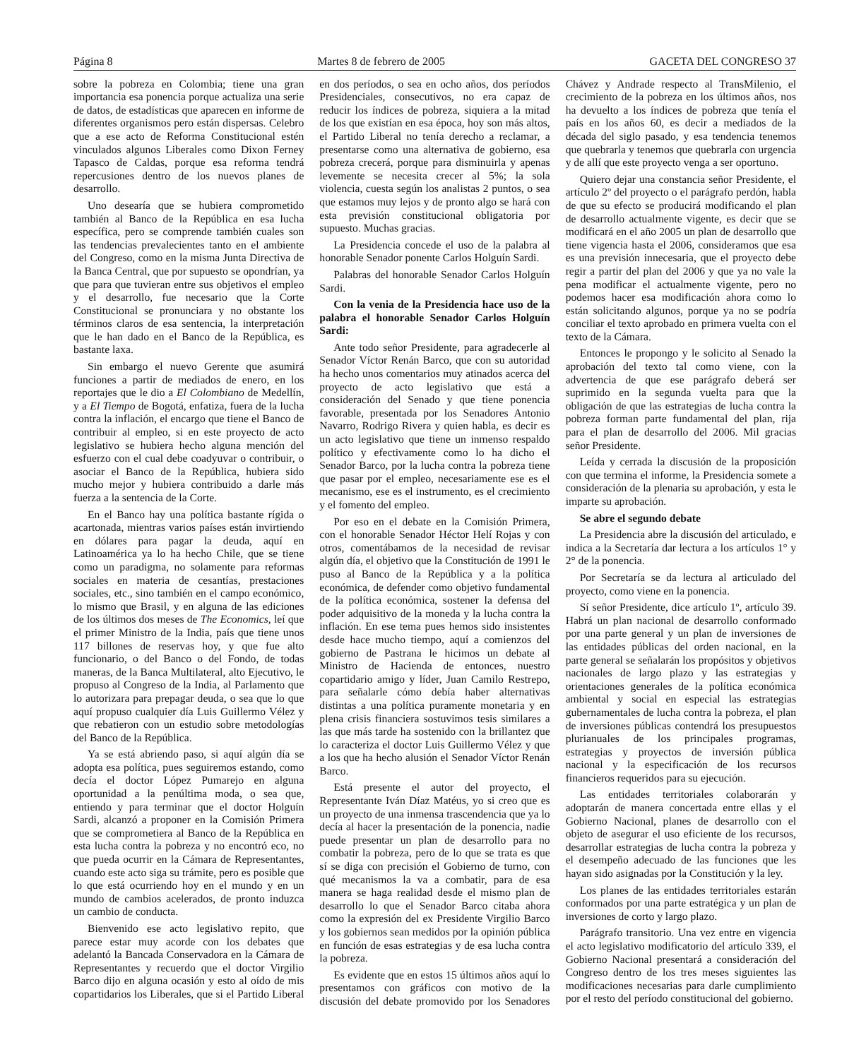Página 8 Martes 8 de febrero de 2005 GACETA DEL CONGRESO 37
sobre la pobreza en Colombia; tiene una gran importancia esa ponencia porque actualiza una serie de datos, de estadísticas que aparecen en informe de diferentes organismos pero están dispersas. Celebro que a ese acto de Reforma Constitucional estén vinculados algunos Liberales como Dixon Ferney Tapasco de Caldas, porque esa reforma tendrá repercusiones dentro de los nuevos planes de desarrollo.
Uno desearía que se hubiera comprometido también al Banco de la República en esa lucha específica, pero se comprende también cuales son las tendencias prevalecientes tanto en el ambiente del Congreso, como en la misma Junta Directiva de la Banca Central, que por supuesto se opondrían, ya que para que tuvieran entre sus objetivos el empleo y el desarrollo, fue necesario que la Corte Constitucional se pronunciara y no obstante los términos claros de esa sentencia, la interpretación que le han dado en el Banco de la República, es bastante laxa.
Sin embargo el nuevo Gerente que asumirá funciones a partir de mediados de enero, en los reportajes que le dio a El Colombiano de Medellín, y a El Tiempo de Bogotá, enfatiza, fuera de la lucha contra la inflación, el encargo que tiene el Banco de contribuir al empleo, si en este proyecto de acto legislativo se hubiera hecho alguna mención del esfuerzo con el cual debe coadyuvar o contribuir, o asociar el Banco de la República, hubiera sido mucho mejor y hubiera contribuido a darle más fuerza a la sentencia de la Corte.
En el Banco hay una política bastante rígida o acartonada, mientras varios países están invirtiendo en dólares para pagar la deuda, aquí en Latinoamérica ya lo ha hecho Chile, que se tiene como un paradigma, no solamente para reformas sociales en materia de cesantías, prestaciones sociales, etc., sino también en el campo económico, lo mismo que Brasil, y en alguna de las ediciones de los últimos dos meses de The Economics, leí que el primer Ministro de la India, país que tiene unos 117 billones de reservas hoy, y que fue alto funcionario, o del Banco o del Fondo, de todas maneras, de la Banca Multilateral, alto Ejecutivo, le propuso al Congreso de la India, al Parlamento que lo autorizara para prepagar deuda, o sea que lo que aquí propuso cualquier día Luis Guillermo Vélez y que rebatieron con un estudio sobre metodologías del Banco de la República.
Ya se está abriendo paso, si aquí algún día se adopta esa política, pues seguiremos estando, como decía el doctor López Pumarejo en alguna oportunidad a la penúltima moda, o sea que, entiendo y para terminar que el doctor Holguín Sardi, alcanzó a proponer en la Comisión Primera que se comprometiera al Banco de la República en esta lucha contra la pobreza y no encontró eco, no que pueda ocurrir en la Cámara de Representantes, cuando este acto siga su trámite, pero es posible que lo que está ocurriendo hoy en el mundo y en un mundo de cambios acelerados, de pronto induzca un cambio de conducta.
Bienvenido ese acto legislativo repito, que parece estar muy acorde con los debates que adelantó la Bancada Conservadora en la Cámara de Representantes y recuerdo que el doctor Virgilio Barco dijo en alguna ocasión y esto al oído de mis copartidarios los Liberales, que si el Partido Liberal en dos períodos, o sea en ocho años, dos períodos Presidenciales, consecutivos, no era capaz de reducir los índices de pobreza, siquiera a la mitad de los que existían en esa época, hoy son más altos, el Partido Liberal no tenía derecho a reclamar, a presentarse como una alternativa de gobierno, esa pobreza crecerá, porque para disminuirla y apenas levemente se necesita crecer al 5%; la sola violencia, cuesta según los analistas 2 puntos, o sea que estamos muy lejos y de pronto algo se hará con esta previsión constitucional obligatoria por supuesto. Muchas gracias.
La Presidencia concede el uso de la palabra al honorable Senador ponente Carlos Holguín Sardi.
Palabras del honorable Senador Carlos Holguín Sardi.
Con la venia de la Presidencia hace uso de la palabra el honorable Senador Carlos Holguín Sardi:
Ante todo señor Presidente, para agradecerle al Senador Víctor Renán Barco, que con su autoridad ha hecho unos comentarios muy atinados acerca del proyecto de acto legislativo que está a consideración del Senado y que tiene ponencia favorable, presentada por los Senadores Antonio Navarro, Rodrigo Rivera y quien habla, es decir es un acto legislativo que tiene un inmenso respaldo político y efectivamente como lo ha dicho el Senador Barco, por la lucha contra la pobreza tiene que pasar por el empleo, necesariamente ese es el mecanismo, ese es el instrumento, es el crecimiento y el fomento del empleo.
Por eso en el debate en la Comisión Primera, con el honorable Senador Héctor Helí Rojas y con otros, comentábamos de la necesidad de revisar algún día, el objetivo que la Constitución de 1991 le puso al Banco de la República y a la política económica, de defender como objetivo fundamental de la política económica, sostener la defensa del poder adquisitivo de la moneda y la lucha contra la inflación. En ese tema pues hemos sido insistentes desde hace mucho tiempo, aquí a comienzos del gobierno de Pastrana le hicimos un debate al Ministro de Hacienda de entonces, nuestro copartidario amigo y líder, Juan Camilo Restrepo, para señalarle cómo debía haber alternativas distintas a una política puramente monetaria y en plena crisis financiera sostuvimos tesis similares a las que más tarde ha sostenido con la brillantez que lo caracteriza el doctor Luis Guillermo Vélez y que a los que ha hecho alusión el Senador Víctor Renán Barco.
Está presente el autor del proyecto, el Representante Iván Díaz Matéus, yo si creo que es un proyecto de una inmensa trascendencia que ya lo decía al hacer la presentación de la ponencia, nadie puede presentar un plan de desarrollo para no combatir la pobreza, pero de lo que se trata es que sí se diga con precisión el Gobierno de turno, con qué mecanismos la va a combatir, para de esa manera se haga realidad desde el mismo plan de desarrollo lo que el Senador Barco citaba ahora como la expresión del ex Presidente Virgilio Barco y los gobiernos sean medidos por la opinión pública en función de esas estrategias y de esa lucha contra la pobreza.
Es evidente que en estos 15 últimos años aquí lo presentamos con gráficos con motivo de la discusión del debate promovido por los Senadores Chávez y Andrade respecto al TransMilenio, el crecimiento de la pobreza en los últimos años, nos ha devuelto a los índices de pobreza que tenía el país en los años 60, es decir a mediados de la década del siglo pasado, y esa tendencia tenemos que quebrarla y tenemos que quebrarla con urgencia y de allí que este proyecto venga a ser oportuno.
Quiero dejar una constancia señor Presidente, el artículo 2º del proyecto o el parágrafo perdón, habla de que su efecto se producirá modificando el plan de desarrollo actualmente vigente, es decir que se modificará en el año 2005 un plan de desarrollo que tiene vigencia hasta el 2006, consideramos que esa es una previsión innecesaria, que el proyecto debe regir a partir del plan del 2006 y que ya no vale la pena modificar el actualmente vigente, pero no podemos hacer esa modificación ahora como lo están solicitando algunos, porque ya no se podría conciliar el texto aprobado en primera vuelta con el texto de la Cámara.
Entonces le propongo y le solicito al Senado la aprobación del texto tal como viene, con la advertencia de que ese parágrafo deberá ser suprimido en la segunda vuelta para que la obligación de que las estrategias de lucha contra la pobreza forman parte fundamental del plan, rija para el plan de desarrollo del 2006. Mil gracias señor Presidente.
Leída y cerrada la discusión de la proposición con que termina el informe, la Presidencia somete a consideración de la plenaria su aprobación, y esta le imparte su aprobación.
Se abre el segundo debate
La Presidencia abre la discusión del articulado, e indica a la Secretaría dar lectura a los artículos 1° y 2° de la ponencia.
Por Secretaría se da lectura al articulado del proyecto, como viene en la ponencia.
Sí señor Presidente, dice artículo 1º, artículo 39. Habrá un plan nacional de desarrollo conformado por una parte general y un plan de inversiones de las entidades públicas del orden nacional, en la parte general se señalarán los propósitos y objetivos nacionales de largo plazo y las estrategias y orientaciones generales de la política económica ambiental y social en especial las estrategias gubernamentales de lucha contra la pobreza, el plan de inversiones públicas contendrá los presupuestos plurianuales de los principales programas, estrategias y proyectos de inversión pública nacional y la especificación de los recursos financieros requeridos para su ejecución.
Las entidades territoriales colaborarán y adoptarán de manera concertada entre ellas y el Gobierno Nacional, planes de desarrollo con el objeto de asegurar el uso eficiente de los recursos, desarrollar estrategias de lucha contra la pobreza y el desempeño adecuado de las funciones que les hayan sido asignadas por la Constitución y la ley.
Los planes de las entidades territoriales estarán conformados por una parte estratégica y un plan de inversiones de corto y largo plazo.
Parágrafo transitorio. Una vez entre en vigencia el acto legislativo modificatorio del artículo 339, el Gobierno Nacional presentará a consideración del Congreso dentro de los tres meses siguientes las modificaciones necesarias para darle cumplimiento por el resto del período constitucional del gobierno.